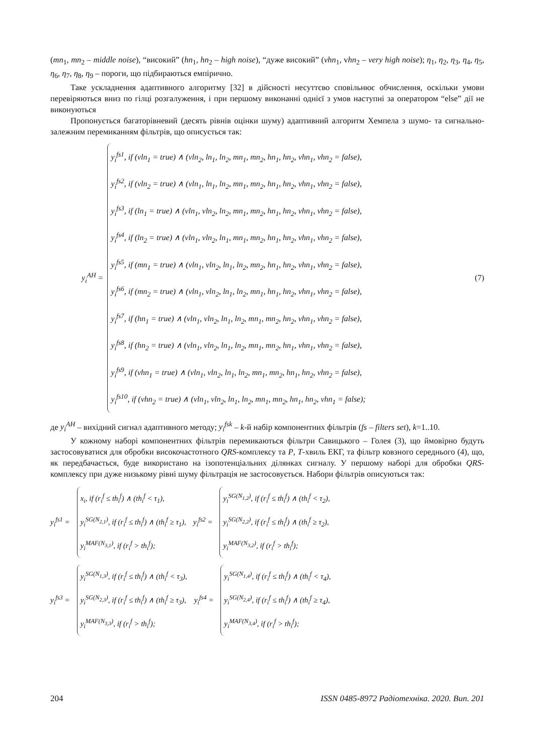(mn<sub>1</sub>, mn<sub>2</sub> – middle noise), “високий” (hn<sub>1</sub>, hn<sub>2</sub> – high noise), “дуже високий” (vhn<sub>1</sub>, vhn<sub>2</sub> – very high noise); η<sub>1</sub>, η<sub>2</sub>, η<sub>3</sub>, η<sub>4</sub>, η<sub>5</sub>, η<sub>6</sub>, η<sub>7</sub>, η<sub>8</sub>, η<sub>9</sub> – пороги, що підбираються емпірично.
Таке ускладнення адаптивного алгоритму [32] в дійсності несуттєво сповільнює обчислення, оскільки умови перевіряються вниз по гілці розгалуження, і при першому виконанні однієї з умов наступні за оператором “else” дії не виконуються
Пропонується багаторівневий (десять рівнів оцінки шуму) адаптивний алгоритм Хемпела з шумо- та сигнально-залежним перемиканням фільтрів, що описується так:
y<sub>i</sub><sup>AH</sup> =
y<sub>i</sub><sup>fs1</sup>, if (vln<sub>1</sub> = true) ∧ (vln<sub>2</sub>, ln<sub>1</sub>, ln<sub>2</sub>, mn<sub>1</sub>, mn<sub>2</sub>, hn<sub>1</sub>, hn<sub>2</sub>, vhn<sub>1</sub>, vhn<sub>2</sub> = false),
y<sub>i</sub><sup>fs2</sup>, if (vln<sub>2</sub> = true) ∧ (vln<sub>1</sub>, ln<sub>1</sub>, ln<sub>2</sub>, mn<sub>1</sub>, mn<sub>2</sub>, hn<sub>1</sub>, hn<sub>2</sub>, vhn<sub>1</sub>, vhn<sub>2</sub> = false),
y<sub>i</sub><sup>fs3</sup>, if (ln<sub>1</sub> = true) ∧ (vln<sub>1</sub>, vln<sub>2</sub>, ln<sub>2</sub>, mn<sub>1</sub>, mn<sub>2</sub>, hn<sub>1</sub>, hn<sub>2</sub>, vhn<sub>1</sub>, vhn<sub>2</sub> = false),
y<sub>i</sub><sup>fs4</sup>, if (ln<sub>2</sub> = true) ∧ (vln<sub>1</sub>, vln<sub>2</sub>, ln<sub>1</sub>, mn<sub>1</sub>, mn<sub>2</sub>, hn<sub>1</sub>, hn<sub>2</sub>, vhn<sub>1</sub>, vhn<sub>2</sub> = false),
y<sub>i</sub><sup>fs5</sup>, if (mn<sub>1</sub> = true) ∧ (vln<sub>1</sub>, vln<sub>2</sub>, ln<sub>1</sub>, ln<sub>2</sub>, mn<sub>2</sub>, hn<sub>1</sub>, hn<sub>2</sub>, vhn<sub>1</sub>, vhn<sub>2</sub> = false),
y<sub>i</sub><sup>fs6</sup>, if (mn<sub>2</sub> = true) ∧ (vln<sub>1</sub>, vln<sub>2</sub>, ln<sub>1</sub>, ln<sub>2</sub>, mn<sub>1</sub>, hn<sub>1</sub>, hn<sub>2</sub>, vhn<sub>1</sub>, vhn<sub>2</sub> = false),
y<sub>i</sub><sup>fs7</sup>, if (hn<sub>1</sub> = true) ∧ (vln<sub>1</sub>, vln<sub>2</sub>, ln<sub>1</sub>, ln<sub>2</sub>, mn<sub>1</sub>, mn<sub>2</sub>, hn<sub>2</sub>, vhn<sub>1</sub>, vhn<sub>2</sub> = false),
y<sub>i</sub><sup>fs8</sup>, if (hn<sub>2</sub> = true) ∧ (vln<sub>1</sub>, vln<sub>2</sub>, ln<sub>1</sub>, ln<sub>2</sub>, mn<sub>1</sub>, mn<sub>2</sub>, hn<sub>1</sub>, vhn<sub>1</sub>, vhn<sub>2</sub> = false),
y<sub>i</sub><sup>fs9</sup>, if (vhn<sub>1</sub> = true) ∧ (vln<sub>1</sub>, vln<sub>2</sub>, ln<sub>1</sub>, ln<sub>2</sub>, mn<sub>1</sub>, mn<sub>2</sub>, hn<sub>1</sub>, hn<sub>2</sub>, vhn<sub>2</sub> = false),
y<sub>i</sub><sup>fs10</sup>, if (vhn<sub>2</sub> = true) ∧ (vln<sub>1</sub>, vln<sub>2</sub>, ln<sub>1</sub>, ln<sub>2</sub>, mn<sub>1</sub>, mn<sub>2</sub>, hn<sub>1</sub>, hn<sub>2</sub>, vhn<sub>1</sub> = false);
(7)
де y<sub>i</sub><sup>AH</sup> – вихідний сигнал адаптивного методу; y<sub>i</sub><sup>fsk</sup> – k-й набір компонентних фільтрів (fs – filters set), k=1..10.
У кожному наборі компонентних фільтрів перемикаються фільтри Савицького – Голея (3), що ймовірно будуть застосовуватися для обробки високочастотного QRS-комплексу та P, T-хвиль ЕКГ, та фільтр ковзного середнього (4), що, як передбачається, буде використано на ізопотенціальних ділянках сигналу. У першому наборі для обробки QRS-комплексу при дуже низькому рівні шуму фільтрація не застосовується. Набори фільтрів описуються так:
y<sub>i</sub><sup>fs1</sup> =
x<sub>i</sub>, if (r<sub>i</sub><sup>f</sup> ≤ th<sub>i</sub><sup>f</sup>) ∧ (th<sub>i</sub><sup>f</sup> < τ<sub>1</sub>),
y<sub>i</sub><sup>SG(N<sub>2,1</sub>)</sup>, if (r<sub>i</sub><sup>f</sup> ≤ th<sub>i</sub><sup>f</sup>) ∧ (th<sub>i</sub><sup>f</sup> ≥ τ<sub>1</sub>),
y<sub>i</sub><sup>MAF(N<sub>3,1</sub>)</sup>, if (r<sub>i</sub><sup>f</sup> > th<sub>i</sub><sup>f</sup>);
y<sub>i</sub><sup>fs2</sup> =
y<sub>i</sub><sup>SG(N<sub>1,2</sub>)</sup>, if (r<sub>i</sub><sup>f</sup> ≤ th<sub>i</sub><sup>f</sup>) ∧ (th<sub>i</sub><sup>f</sup> < τ<sub>2</sub>),
y<sub>i</sub><sup>SG(N<sub>2,2</sub>)</sup>, if (r<sub>i</sub><sup>f</sup> ≤ th<sub>i</sub><sup>f</sup>) ∧ (th<sub>i</sub><sup>f</sup> ≥ τ<sub>2</sub>),
y<sub>i</sub><sup>MAF(N<sub>3,2</sub>)</sup>, if (r<sub>i</sub><sup>f</sup> > th<sub>i</sub><sup>f</sup>);
y<sub>i</sub><sup>fs3</sup> =
y<sub>i</sub><sup>SG(N<sub>1,3</sub>)</sup>, if (r<sub>i</sub><sup>f</sup> ≤ th<sub>i</sub><sup>f</sup>) ∧ (th<sub>i</sub><sup>f</sup> < τ<sub>3</sub>),
y<sub>i</sub><sup>SG(N<sub>2,3</sub>)</sup>, if (r<sub>i</sub><sup>f</sup> ≤ th<sub>i</sub><sup>f</sup>) ∧ (th<sub>i</sub><sup>f</sup> ≥ τ<sub>3</sub>),
y<sub>i</sub><sup>MAF(N<sub>3,3</sub>)</sup>, if (r<sub>i</sub><sup>f</sup> > th<sub>i</sub><sup>f</sup>);
y<sub>i</sub><sup>fs4</sup> =
y<sub>i</sub><sup>SG(N<sub>1,4</sub>)</sup>, if (r<sub>i</sub><sup>f</sup> ≤ th<sub>i</sub><sup>f</sup>) ∧ (th<sub>i</sub><sup>f</sup> < τ<sub>4</sub>),
y<sub>i</sub><sup>SG(N<sub>2,4</sub>)</sup>, if (r<sub>i</sub><sup>f</sup> ≤ th<sub>i</sub><sup>f</sup>) ∧ (th<sub>i</sub><sup>f</sup> ≥ τ<sub>4</sub>),
y<sub>i</sub><sup>MAF(N<sub>3,4</sub>)</sup>, if (r<sub>i</sub><sup>f</sup> > th<sub>i</sub><sup>f</sup>);
204 ISSN 0485-8972 Радіотехніка. 2020. Вип. 201